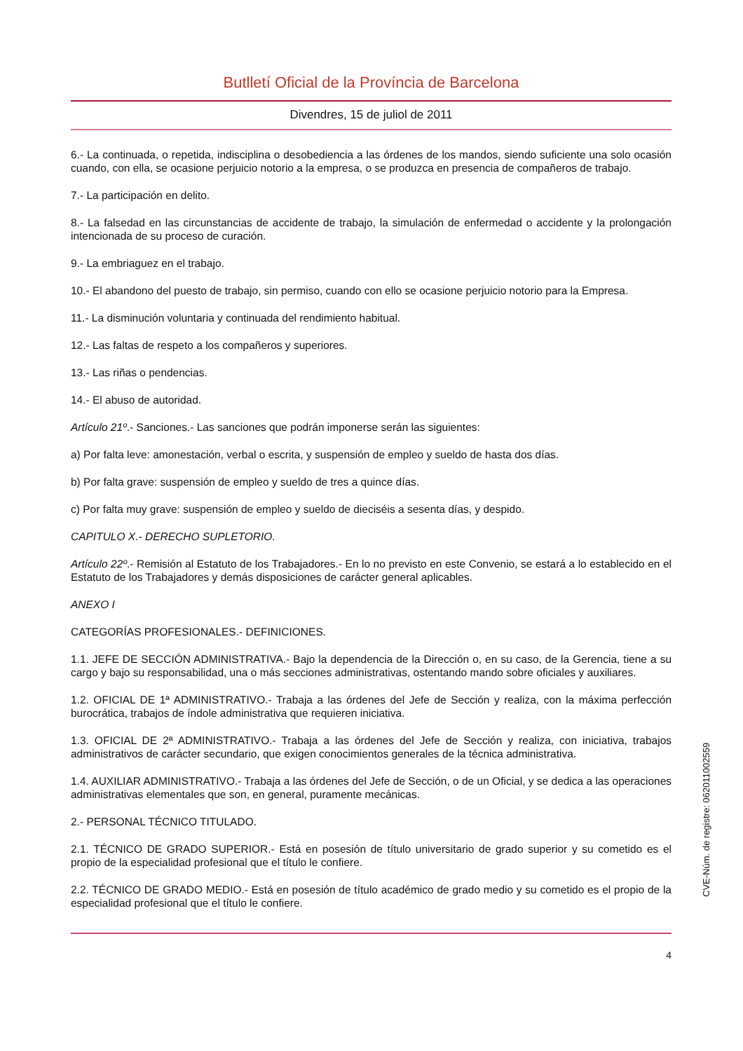Butlletí Oficial de la Província de Barcelona
Divendres, 15 de juliol de 2011
6.- La continuada, o repetida, indisciplina o desobediencia a las órdenes de los mandos, siendo suficiente una solo ocasión cuando, con ella, se ocasione perjuicio notorio a la empresa, o se produzca en presencia de compañeros de trabajo.
7.- La participación en delito.
8.- La falsedad en las circunstancias de accidente de trabajo, la simulación de enfermedad o accidente y la prolongación intencionada de su proceso de curación.
9.- La embriaguez en el trabajo.
10.- El abandono del puesto de trabajo, sin permiso, cuando con ello se ocasione perjuicio notorio para la Empresa.
11.- La disminución voluntaria y continuada del rendimiento habitual.
12.- Las faltas de respeto a los compañeros y superiores.
13.- Las riñas o pendencias.
14.- El abuso de autoridad.
Artículo 21º.- Sanciones.- Las sanciones que podrán imponerse serán las siguientes:
a) Por falta leve: amonestación, verbal o escrita, y suspensión de empleo y sueldo de hasta dos días.
b) Por falta grave: suspensión de empleo y sueldo de tres a quince días.
c) Por falta muy grave: suspensión de empleo y sueldo de dieciséis a sesenta días, y despido.
CAPITULO X.- DERECHO SUPLETORIO.
Artículo 22º.- Remisión al Estatuto de los Trabajadores.- En lo no previsto en este Convenio, se estará a lo establecido en el Estatuto de los Trabajadores y demás disposiciones de carácter general aplicables.
ANEXO I
CATEGORÍAS PROFESIONALES.- DEFINICIONES.
1.1. JEFE DE SECCIÓN ADMINISTRATIVA.- Bajo la dependencia de la Dirección o, en su caso, de la Gerencia, tiene a su cargo y bajo su responsabilidad, una o más secciones administrativas, ostentando mando sobre oficiales y auxiliares.
1.2. OFICIAL DE 1ª ADMINISTRATIVO.- Trabaja a las órdenes del Jefe de Sección y realiza, con la máxima perfección burocrática, trabajos de índole administrativa que requieren iniciativa.
1.3. OFICIAL DE 2ª ADMINISTRATIVO.- Trabaja a las órdenes del Jefe de Sección y realiza, con iniciativa, trabajos administrativos de carácter secundario, que exigen conocimientos generales de la técnica administrativa.
1.4. AUXILIAR ADMINISTRATIVO.- Trabaja a las órdenes del Jefe de Sección, o de un Oficial, y se dedica a las operaciones administrativas elementales que son, en general, puramente mecánicas.
2.- PERSONAL TÉCNICO TITULADO.
2.1. TÉCNICO DE GRADO SUPERIOR.- Está en posesión de título universitario de grado superior y su cometido es el propio de la especialidad profesional que el título le confiere.
2.2. TÉCNICO DE GRADO MEDIO.- Está en posesión de título académico de grado medio y su cometido es el propio de la especialidad profesional que el título le confiere.
4
CVE-Núm. de registre: 062011002559